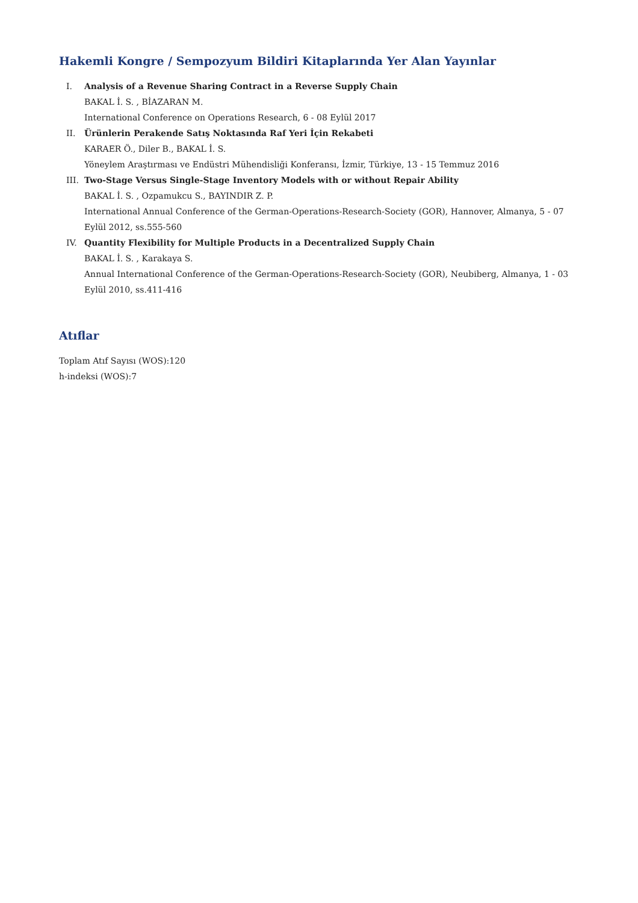Hakemli Kongre / Sempozyum Bildiri Kitaplarında Yer Alan Yayınlar
I. Analysis of a Revenue Sharing Contract in a Reverse Supply Chain
BAKAL İ. S. , BİAZARAN M.
International Conference on Operations Research, 6 - 08 Eylül 2017
II. Ürünlerin Perakende Satış Noktasında Raf Yeri İçin Rekabeti
KARAER Ö., Diler B., BAKAL İ. S.
Yöneylem Araştırması ve Endüstri Mühendisliği Konferansı, İzmir, Türkiye, 13 - 15 Temmuz 2016
III. Two-Stage Versus Single-Stage Inventory Models with or without Repair Ability
BAKAL İ. S. , Ozpamukcu S., BAYINDIR Z. P.
International Annual Conference of the German-Operations-Research-Society (GOR), Hannover, Almanya, 5 - 07 Eylül 2012, ss.555-560
IV. Quantity Flexibility for Multiple Products in a Decentralized Supply Chain
BAKAL İ. S. , Karakaya S.
Annual International Conference of the German-Operations-Research-Society (GOR), Neubiberg, Almanya, 1 - 03 Eylül 2010, ss.411-416
Atıflar
Toplam Atıf Sayısı (WOS):120
h-indeksi (WOS):7